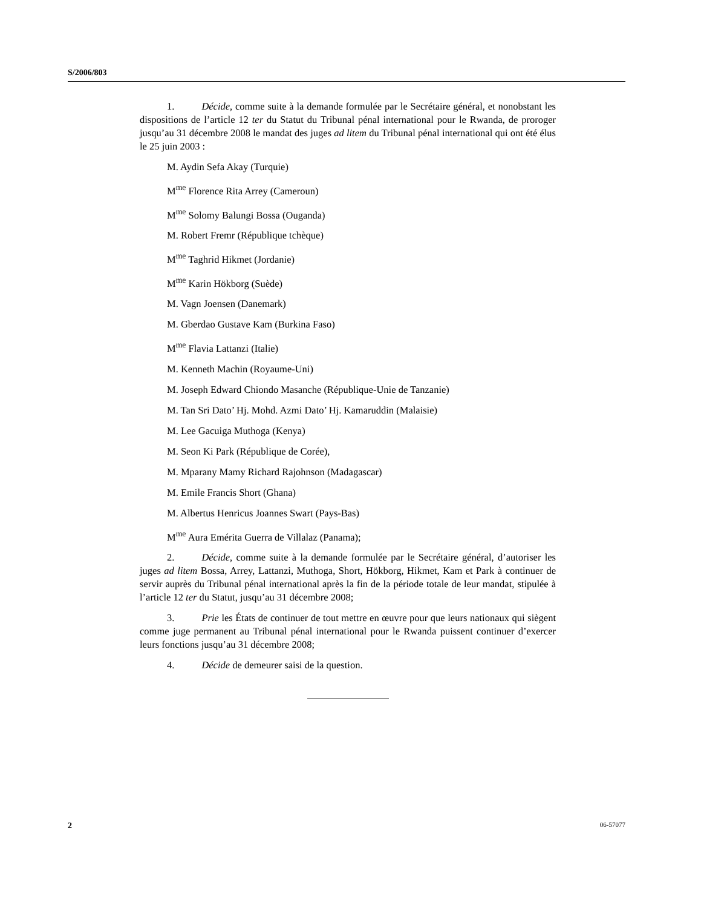S/2006/803
1. Décide, comme suite à la demande formulée par le Secrétaire général, et nonobstant les dispositions de l’article 12 ter du Statut du Tribunal pénal international pour le Rwanda, de proroger jusqu’au 31 décembre 2008 le mandat des juges ad litem du Tribunal pénal international qui ont été élus le 25 juin 2003 :
M. Aydin Sefa Akay (Turquie)
M<sup>me</sup> Florence Rita Arrey (Cameroun)
M<sup>me</sup> Solomy Balungi Bossa (Ouganda)
M. Robert Fremr (République tchèque)
M<sup>me</sup> Taghrid Hikmet (Jordanie)
M<sup>me</sup> Karin Hökborg (Suède)
M. Vagn Joensen (Danemark)
M. Gberdao Gustave Kam (Burkina Faso)
M<sup>me</sup> Flavia Lattanzi (Italie)
M. Kenneth Machin (Royaume-Uni)
M. Joseph Edward Chiondo Masanche (République-Unie de Tanzanie)
M. Tan Sri Dato’ Hj. Mohd. Azmi Dato’ Hj. Kamaruddin (Malaisie)
M. Lee Gacuiga Muthoga (Kenya)
M. Seon Ki Park (République de Corée),
M. Mparany Mamy Richard Rajohnson (Madagascar)
M. Emile Francis Short (Ghana)
M. Albertus Henricus Joannes Swart (Pays-Bas)
M<sup>me</sup> Aura Emérita Guerra de Villalaz (Panama);
2. Décide, comme suite à la demande formulée par le Secrétaire général, d’autoriser les juges ad litem Bossa, Arrey, Lattanzi, Muthoga, Short, Hökborg, Hikmet, Kam et Park à continuer de servir auprès du Tribunal pénal international après la fin de la période totale de leur mandat, stipulée à l’article 12 ter du Statut, jusqu’au 31 décembre 2008;
3. Prie les États de continuer de tout mettre en œuvre pour que leurs nationaux qui siègent comme juge permanent au Tribunal pénal international pour le Rwanda puissent continuer d’exercer leurs fonctions jusqu’au 31 décembre 2008;
4. Décide de demeurer saisi de la question.
2 06-57077